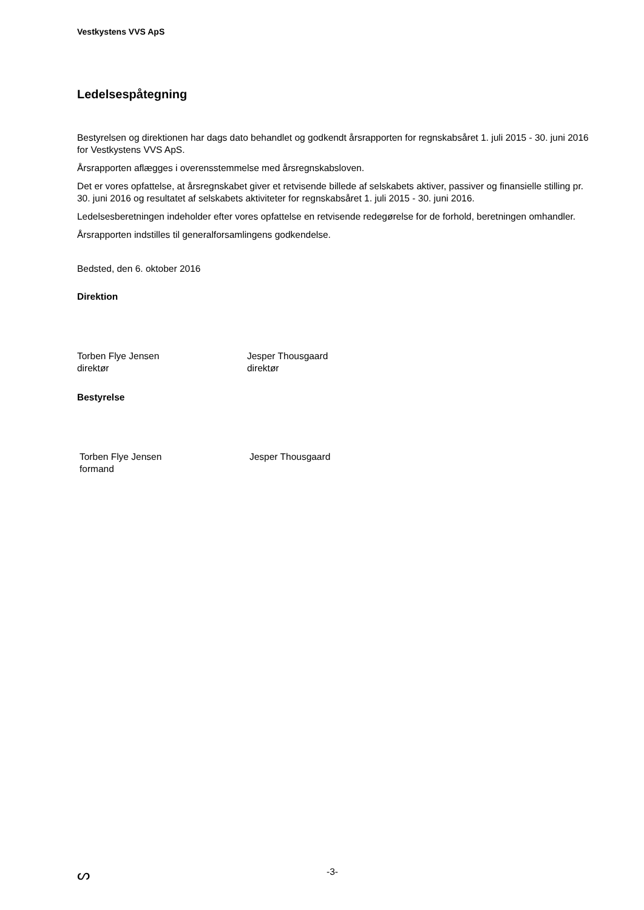Vestkystens VVS ApS
Ledelsespåtegning
Bestyrelsen og direktionen har dags dato behandlet og godkendt årsrapporten for regnskabsåret 1. juli 2015 - 30. juni 2016 for Vestkystens VVS ApS.
Årsrapporten aflægges i overensstemmelse med årsregnskabsloven.
Det er vores opfattelse, at årsregnskabet giver et retvisende billede af selskabets aktiver, passiver og finansielle stilling pr. 30. juni 2016 og resultatet af selskabets aktiviteter for regnskabsåret 1. juli 2015 - 30. juni 2016.
Ledelsesberetningen indeholder efter vores opfattelse en retvisende redegørelse for de forhold, beretningen omhandler.
Årsrapporten indstilles til generalforsamlingens godkendelse.
Bedsted, den 6. oktober 2016
Direktion
Torben Flye Jensen
direktør
Jesper Thousgaard
direktør
Bestyrelse
Torben Flye Jensen
formand
Jesper Thousgaard
ᔕ -3-